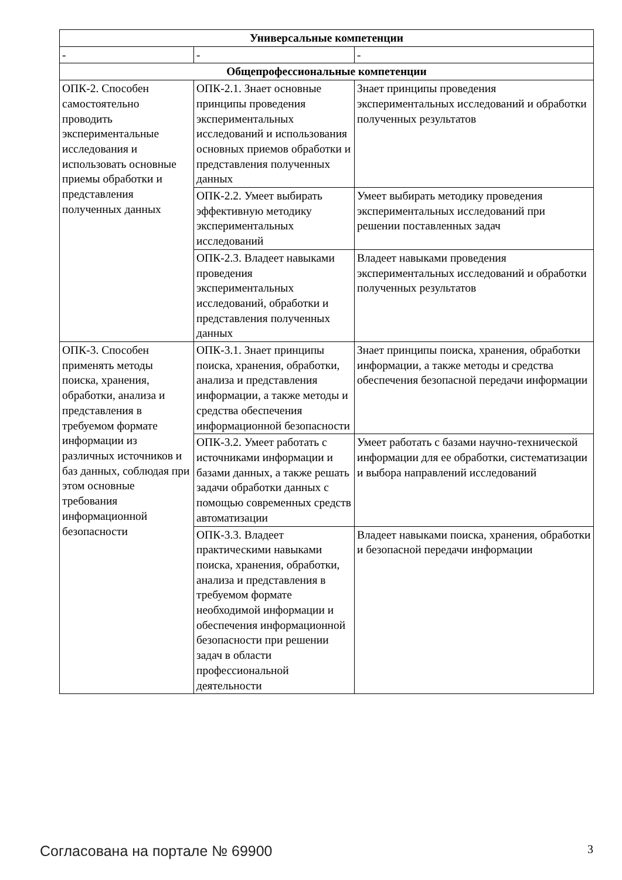| Универсальные компетенции | | |
| --- | --- | --- |
| - | - | - |
| Общепрофессиональные компетенции | | |
| ОПК-2. Способен самостоятельно проводить экспериментальные исследования и использовать основные приемы обработки и представления полученных данных | ОПК-2.1. Знает основные принципы проведения экспериментальных исследований и использования основных приемов обработки и представления полученных данных | Знает принципы проведения экспериментальных исследований и обработки полученных результатов |
| | ОПК-2.2. Умеет выбирать эффективную методику экспериментальных исследований | Умеет выбирать методику проведения экспериментальных исследований при решении поставленных задач |
| | ОПК-2.3. Владеет навыками проведения экспериментальных исследований, обработки и представления полученных данных | Владеет навыками проведения экспериментальных исследований и обработки полученных результатов |
| ОПК-3. Способен применять методы поиска, хранения, обработки, анализа и представления в требуемом формате информации из различных источников и баз данных, соблюдая при этом основные требования информационной безопасности | ОПК-3.1. Знает принципы поиска, хранения, обработки, анализа и представления информации, а также методы и средства обеспечения информационной безопасности | Знает принципы поиска, хранения, обработки информации, а также методы и средства обеспечения безопасной передачи информации |
| | ОПК-3.2. Умеет работать с источниками информации и базами данных, а также решать задачи обработки данных с помощью современных средств автоматизации | Умеет работать с базами научно-технической информации для ее обработки, систематизации и выбора направлений исследований |
| | ОПК-3.3. Владеет практическими навыками поиска, хранения, обработки, анализа и представления в требуемом формате необходимой информации и обеспечения информационной безопасности при решении задач в области профессиональной деятельности | Владеет навыками поиска, хранения, обработки и безопасной передачи информации |
Согласована на портале № 69900 3